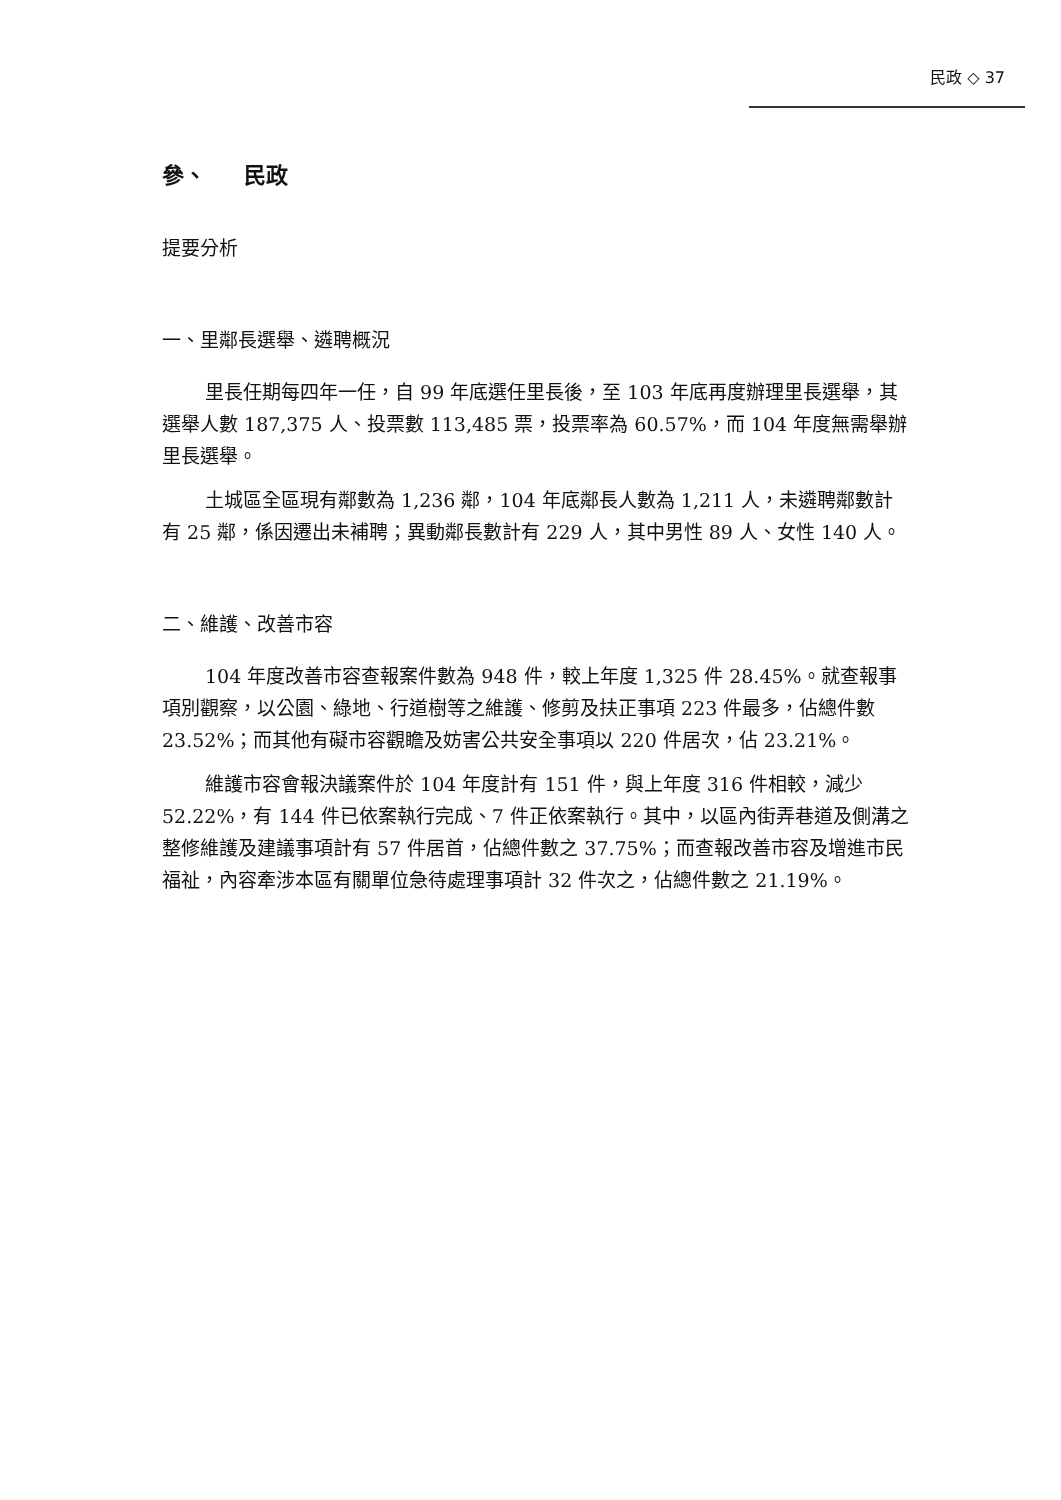民政 ◇ 37
參、 民政
提要分析
一、里鄰長選舉、遴聘概況
里長任期每四年一任，自 99 年底選任里長後，至 103 年底再度辦理里長選舉，其選舉人數 187,375 人、投票數 113,485 票，投票率為 60.57%，而 104 年度無需舉辦里長選舉。
土城區全區現有鄰數為 1,236 鄰，104 年底鄰長人數為 1,211 人，未遴聘鄰數計有 25 鄰，係因遷出未補聘；異動鄰長數計有 229 人，其中男性 89 人、女性 140 人。
二、維護、改善市容
104 年度改善市容查報案件數為 948 件，較上年度 1,325 件 28.45%。就查報事項別觀察，以公園、綠地、行道樹等之維護、修剪及扶正事項 223 件最多，佔總件數 23.52%；而其他有礙市容觀瞻及妨害公共安全事項以 220 件居次，佔 23.21%。
維護市容會報決議案件於 104 年度計有 151 件，與上年度 316 件相較，減少 52.22%，有 144 件已依案執行完成、7 件正依案執行。其中，以區內街弄巷道及側溝之整修維護及建議事項計有 57 件居首，佔總件數之 37.75%；而查報改善市容及增進市民福祉，內容牽涉本區有關單位急待處理事項計 32 件次之，佔總件數之 21.19%。